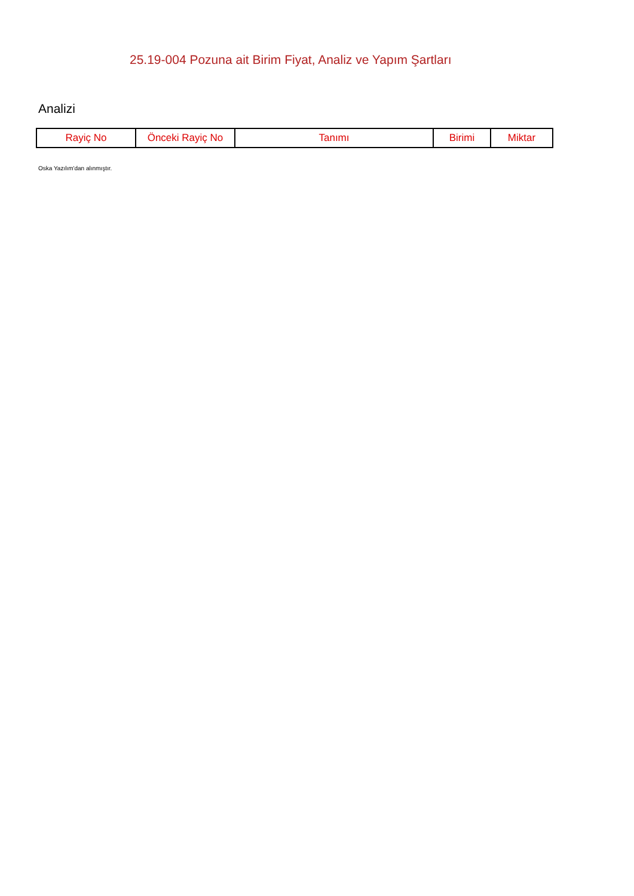25.19-004 Pozuna ait Birim Fiyat, Analiz ve Yapım Şartları
Analizi
| Rayiç No | Önceki Rayiç No | Tanımı | Birimi | Miktar |
| --- | --- | --- | --- | --- |
Oska Yazılım'dan alınmıştır.